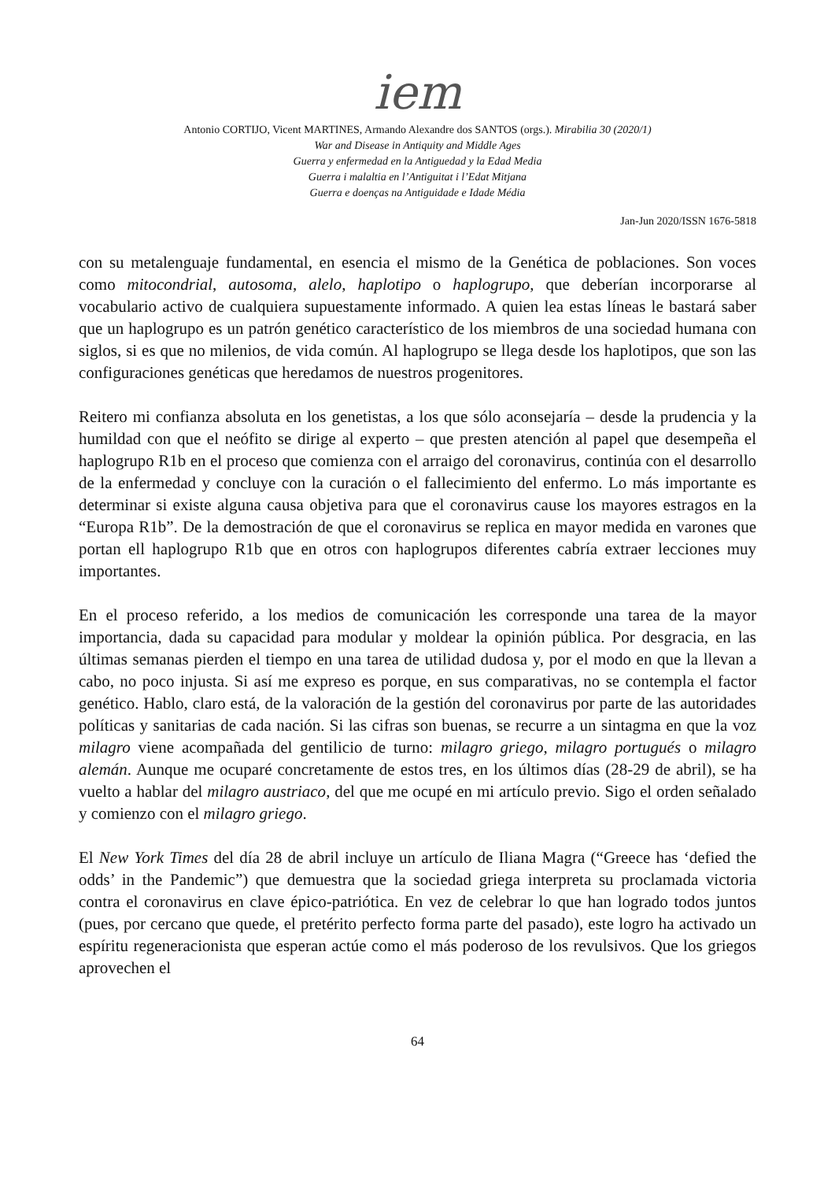iem
Antonio CORTIJO, Vicent MARTINES, Armando Alexandre dos SANTOS (orgs.). Mirabilia 30 (2020/1)
War and Disease in Antiquity and Middle Ages
Guerra y enfermedad en la Antiguedad y la Edad Media
Guerra i malaltia en l’Antiguitat i l’Edat Mitjana
Guerra e doenças na Antiguidade e Idade Média
Jan-Jun 2020/ISSN 1676-5818
con su metalenguaje fundamental, en esencia el mismo de la Genética de poblaciones. Son voces como mitocondrial, autosoma, alelo, haplotipo o haplogrupo, que deberían incorporarse al vocabulario activo de cualquiera supuestamente informado. A quien lea estas líneas le bastará saber que un haplogrupo es un patrón genético característico de los miembros de una sociedad humana con siglos, si es que no milenios, de vida común. Al haplogrupo se llega desde los haplotipos, que son las configuraciones genéticas que heredamos de nuestros progenitores.
Reitero mi confianza absoluta en los genetistas, a los que sólo aconsejaría – desde la prudencia y la humildad con que el neófito se dirige al experto – que presten atención al papel que desempeña el haplogrupo R1b en el proceso que comienza con el arraigo del coronavirus, continúa con el desarrollo de la enfermedad y concluye con la curación o el fallecimiento del enfermo. Lo más importante es determinar si existe alguna causa objetiva para que el coronavirus cause los mayores estragos en la “Europa R1b”. De la demostración de que el coronavirus se replica en mayor medida en varones que portan ell haplogrupo R1b que en otros con haplogrupos diferentes cabría extraer lecciones muy importantes.
En el proceso referido, a los medios de comunicación les corresponde una tarea de la mayor importancia, dada su capacidad para modular y moldear la opinión pública. Por desgracia, en las últimas semanas pierden el tiempo en una tarea de utilidad dudosa y, por el modo en que la llevan a cabo, no poco injusta. Si así me expreso es porque, en sus comparativas, no se contempla el factor genético. Hablo, claro está, de la valoración de la gestión del coronavirus por parte de las autoridades políticas y sanitarias de cada nación. Si las cifras son buenas, se recurre a un sintagma en que la voz milagro viene acompañada del gentilicio de turno: milagro griego, milagro portugués o milagro alemán. Aunque me ocuparé concretamente de estos tres, en los últimos días (28-29 de abril), se ha vuelto a hablar del milagro austriaco, del que me ocupé en mi artículo previo. Sigo el orden señalado y comienzo con el milagro griego.
El New York Times del día 28 de abril incluye un artículo de Iliana Magra (“Greece has ‘defied the odds’ in the Pandemic”) que demuestra que la sociedad griega interpreta su proclamada victoria contra el coronavirus en clave épico-patriótica. En vez de celebrar lo que han logrado todos juntos (pues, por cercano que quede, el pretérito perfecto forma parte del pasado), este logro ha activado un espíritu regeneracionista que esperan actúe como el más poderoso de los revulsivos. Que los griegos aprovechen el
64